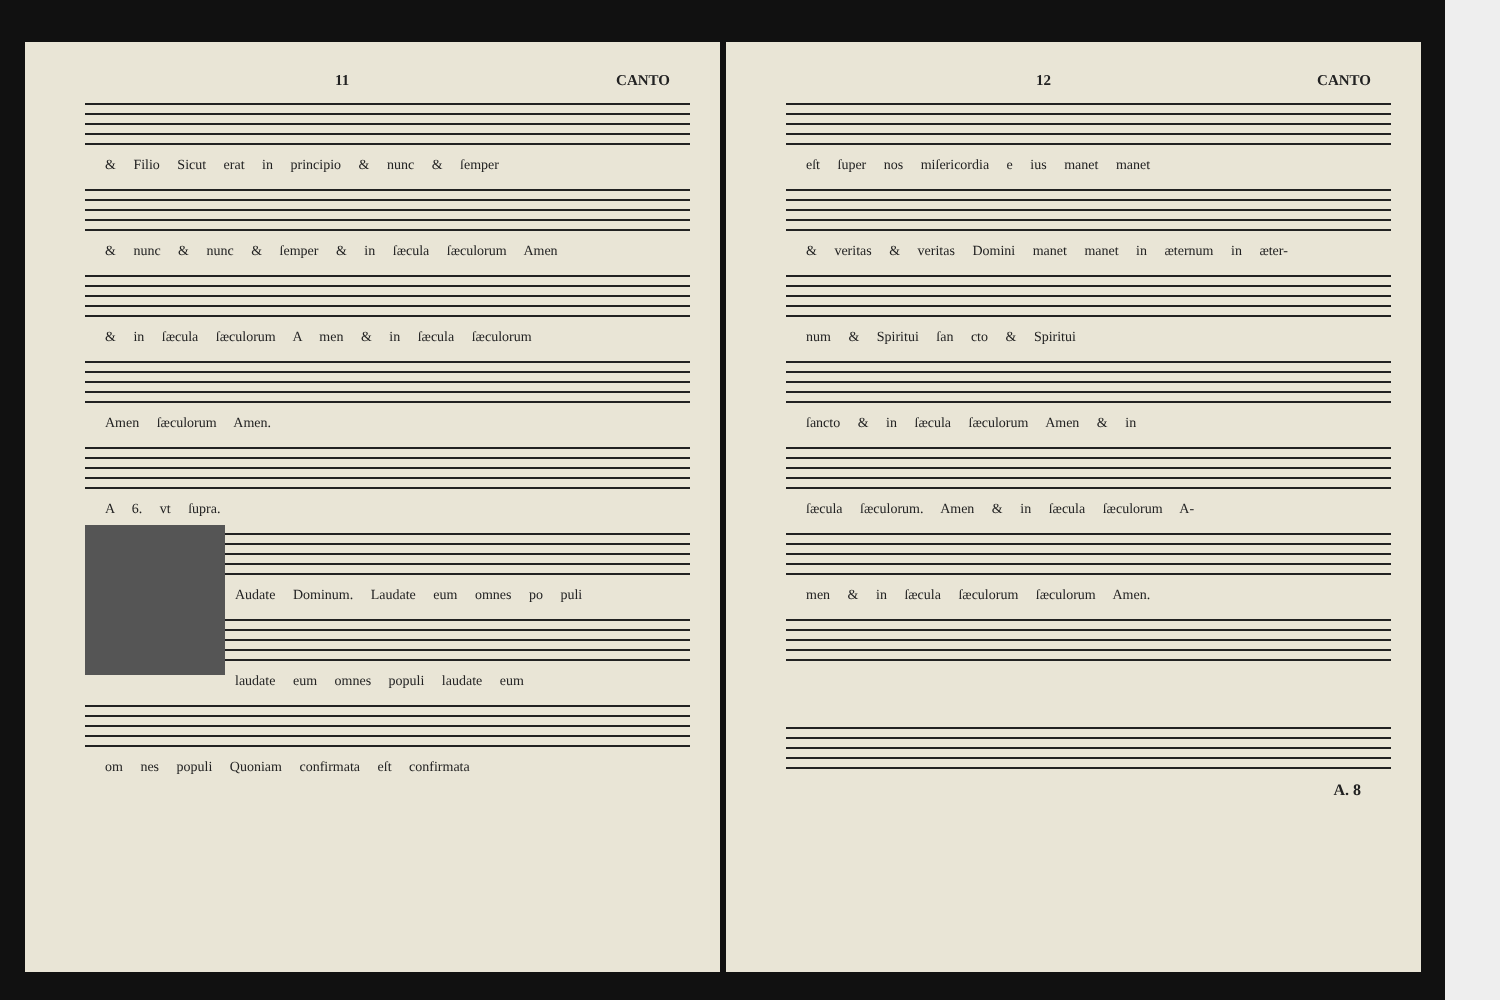11 CANTO
& Filio Sicut erat in principio & nunc & ſemper
& nunc & nunc & ſemper & in ſæcula ſæculorum Amen
& in ſæcula ſæculorum A men & in ſæcula ſæculorum
Amen ſæculorum Amen.
A 6. vt ſupra.
Audate Dominum. Laudate eum omnes po puli
laudate eum omnes populi laudate eum
om nes populi Quoniam confirmata eſt confirmata
12 CANTO
eſt ſuper nos miſericordia e ius manet manet
& veritas & veritas Domini manet manet in æternum in æter-
num & Spiritui ſan cto & Spiritui
ſancto & in ſæcula ſæculorum Amen & in
ſæcula ſæculorum. Amen & in ſæcula ſæculorum A-
men & in ſæcula ſæculorum ſæculorum Amen.
A. 8